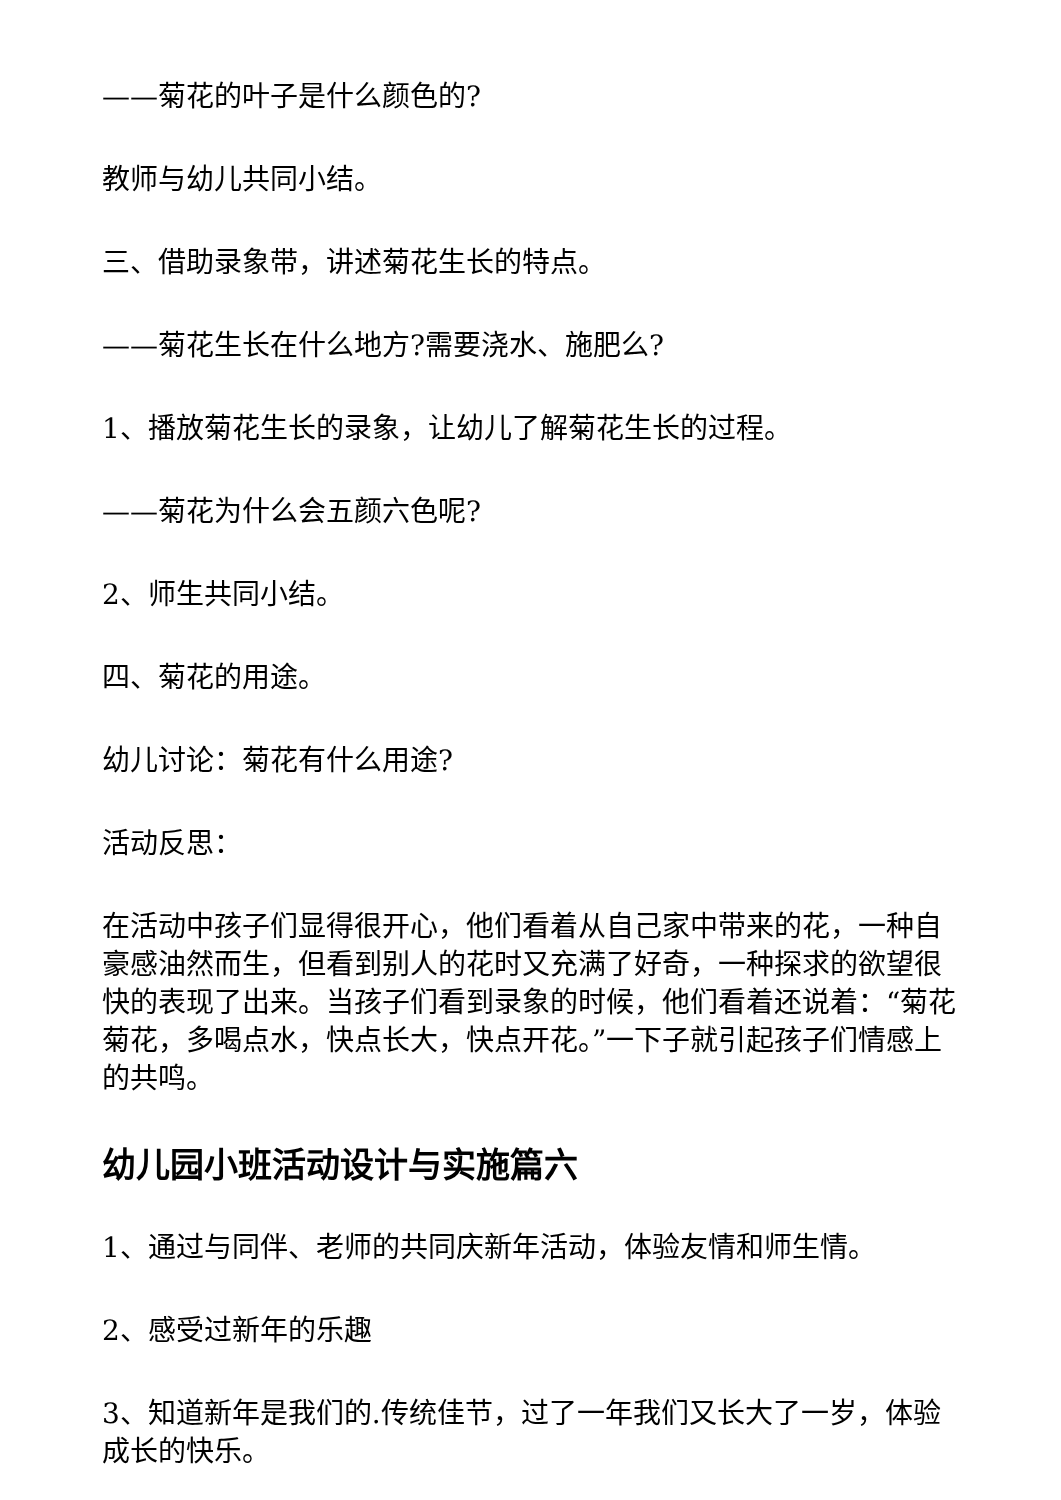——菊花的叶子是什么颜色的?
教师与幼儿共同小结。
三、借助录象带，讲述菊花生长的特点。
——菊花生长在什么地方?需要浇水、施肥么?
1、播放菊花生长的录象，让幼儿了解菊花生长的过程。
——菊花为什么会五颜六色呢?
2、师生共同小结。
四、菊花的用途。
幼儿讨论：菊花有什么用途?
活动反思：
在活动中孩子们显得很开心，他们看着从自己家中带来的花，一种自豪感油然而生，但看到别人的花时又充满了好奇，一种探求的欲望很快的表现了出来。当孩子们看到录象的时候，他们看着还说着：“菊花菊花，多喝点水，快点长大，快点开花。”一下子就引起孩子们情感上的共鸣。
幼儿园小班活动设计与实施篇六
1、通过与同伴、老师的共同庆新年活动，体验友情和师生情。
2、感受过新年的乐趣
3、知道新年是我们的.传统佳节，过了一年我们又长大了一岁，体验成长的快乐。